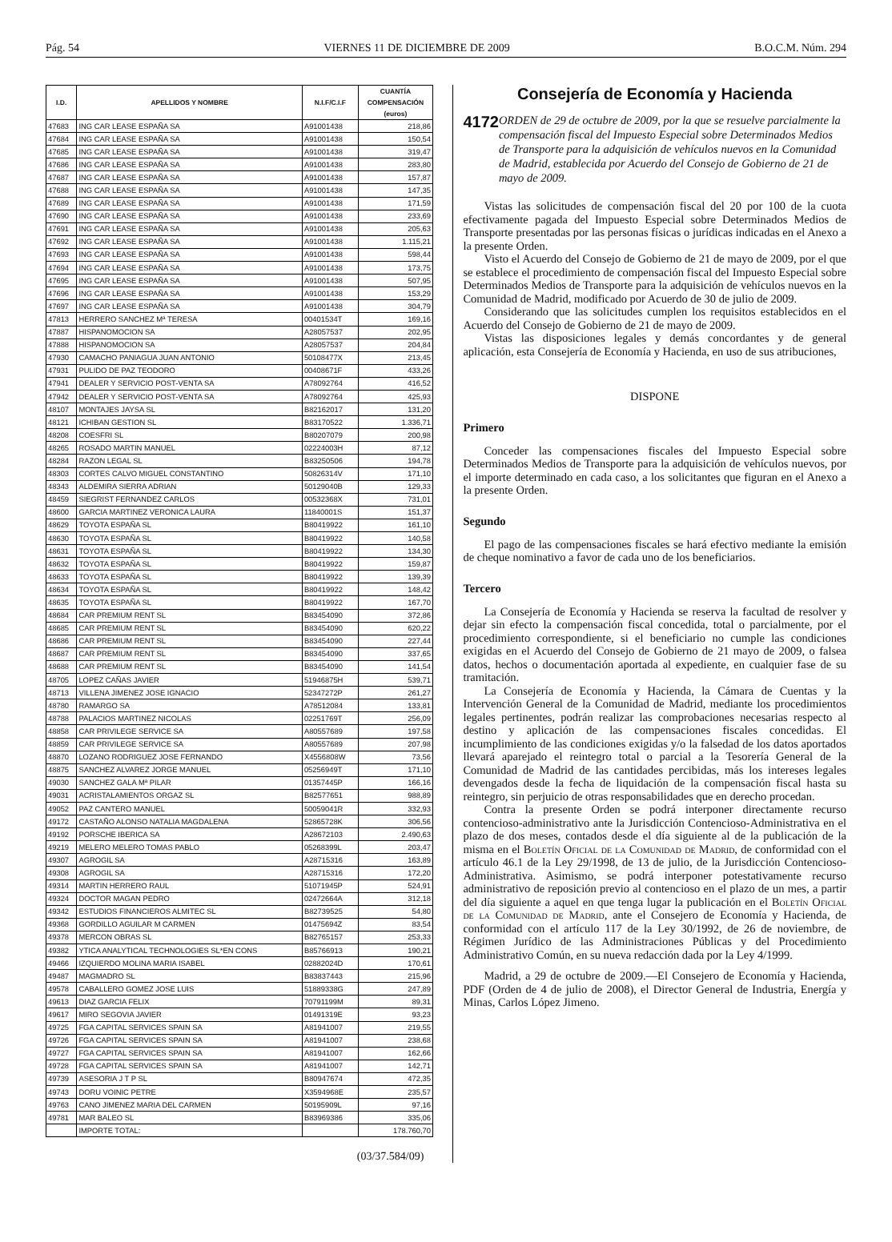Pág. 54 VIERNES 11 DE DICIEMBRE DE 2009 B.O.C.M. Núm. 294
| I.D. | APELLIDOS Y NOMBRE | N.I.F/C.I.F | CUANTÍA COMPENSACIÓN (euros) |
| --- | --- | --- | --- |
| 47683 | ING CAR LEASE ESPAÑA SA | A91001438 | 218,86 |
| 47684 | ING CAR LEASE ESPAÑA SA | A91001438 | 150,54 |
| 47685 | ING CAR LEASE ESPAÑA SA | A91001438 | 319,47 |
| 47686 | ING CAR LEASE ESPAÑA SA | A91001438 | 283,80 |
| 47687 | ING CAR LEASE ESPAÑA SA | A91001438 | 157,87 |
| 47688 | ING CAR LEASE ESPAÑA SA | A91001438 | 147,35 |
| 47689 | ING CAR LEASE ESPAÑA SA | A91001438 | 171,59 |
| 47690 | ING CAR LEASE ESPAÑA SA | A91001438 | 233,69 |
| 47691 | ING CAR LEASE ESPAÑA SA | A91001438 | 205,63 |
| 47692 | ING CAR LEASE ESPAÑA SA | A91001438 | 1.115,21 |
| 47693 | ING CAR LEASE ESPAÑA SA | A91001438 | 598,44 |
| 47694 | ING CAR LEASE ESPAÑA SA | A91001438 | 173,75 |
| 47695 | ING CAR LEASE ESPAÑA SA | A91001438 | 507,95 |
| 47696 | ING CAR LEASE ESPAÑA SA | A91001438 | 153,29 |
| 47697 | ING CAR LEASE ESPAÑA SA | A91001438 | 304,79 |
| 47813 | HERRERO SANCHEZ Mª TERESA | 00401534T | 169,16 |
| 47887 | HISPANOMOCION SA | A28057537 | 202,95 |
| 47888 | HISPANOMOCION SA | A28057537 | 204,84 |
| 47930 | CAMACHO PANIAGUA JUAN ANTONIO | 50108477X | 213,45 |
| 47931 | PULIDO DE PAZ TEODORO | 00408671F | 433,26 |
| 47941 | DEALER Y SERVICIO POST-VENTA SA | A78092764 | 416,52 |
| 47942 | DEALER Y SERVICIO POST-VENTA SA | A78092764 | 425,93 |
| 48107 | MONTAJES JAYSA SL | B82162017 | 131,20 |
| 48121 | ICHIBAN GESTION SL | B83170522 | 1.336,71 |
| 48208 | COESFRI SL | B80207079 | 200,98 |
| 48265 | ROSADO MARTIN MANUEL | 02224003H | 87,12 |
| 48284 | RAZON LEGAL SL | B83250506 | 194,78 |
| 48303 | CORTES CALVO MIGUEL CONSTANTINO | 50826314V | 171,10 |
| 48343 | ALDEMIRA SIERRA ADRIAN | 50129040B | 129,33 |
| 48459 | SIEGRIST FERNANDEZ CARLOS | 00532368X | 731,01 |
| 48600 | GARCIA MARTINEZ VERONICA LAURA | 11840001S | 151,37 |
| 48629 | TOYOTA ESPAÑA SL | B80419922 | 161,10 |
| 48630 | TOYOTA ESPAÑA SL | B80419922 | 140,58 |
| 48631 | TOYOTA ESPAÑA SL | B80419922 | 134,30 |
| 48632 | TOYOTA ESPAÑA SL | B80419922 | 159,87 |
| 48633 | TOYOTA ESPAÑA SL | B80419922 | 139,39 |
| 48634 | TOYOTA ESPAÑA SL | B80419922 | 148,42 |
| 48635 | TOYOTA ESPAÑA SL | B80419922 | 167,70 |
| 48684 | CAR PREMIUM RENT SL | B83454090 | 372,86 |
| 48685 | CAR PREMIUM RENT SL | B83454090 | 620,22 |
| 48686 | CAR PREMIUM RENT SL | B83454090 | 227,44 |
| 48687 | CAR PREMIUM RENT SL | B83454090 | 337,65 |
| 48688 | CAR PREMIUM RENT SL | B83454090 | 141,54 |
| 48705 | LOPEZ CAÑAS JAVIER | 51946875H | 539,71 |
| 48713 | VILLENA JIMENEZ JOSE IGNACIO | 52347272P | 261,27 |
| 48780 | RAMARGO SA | A78512084 | 133,81 |
| 48788 | PALACIOS MARTINEZ NICOLAS | 02251769T | 256,09 |
| 48858 | CAR PRIVILEGE SERVICE SA | A80557689 | 197,58 |
| 48859 | CAR PRIVILEGE SERVICE SA | A80557689 | 207,98 |
| 48870 | LOZANO RODRIGUEZ JOSE FERNANDO | X4556808W | 73,56 |
| 48875 | SANCHEZ ALVAREZ JORGE MANUEL | 05256949T | 171,10 |
| 49030 | SANCHEZ GALA Mª PILAR | 01357445P | 166,16 |
| 49031 | ACRISTALAMIENTOS ORGAZ SL | B82577651 | 988,89 |
| 49052 | PAZ CANTERO MANUEL | 50059041R | 332,93 |
| 49172 | CASTAÑO ALONSO NATALIA MAGDALENA | 52865728K | 306,56 |
| 49192 | PORSCHE IBERICA SA | A28672103 | 2.490,63 |
| 49219 | MELERO MELERO TOMAS PABLO | 05268399L | 203,47 |
| 49307 | AGROGIL SA | A28715316 | 163,89 |
| 49308 | AGROGIL SA | A28715316 | 172,20 |
| 49314 | MARTIN HERRERO RAUL | 51071945P | 524,91 |
| 49324 | DOCTOR MAGAN PEDRO | 02472664A | 312,18 |
| 49342 | ESTUDIOS FINANCIEROS ALMITEC SL | B82739525 | 54,80 |
| 49368 | GORDILLO AGUILAR M CARMEN | 01475694Z | 83,54 |
| 49378 | MERCON OBRAS SL | B82765157 | 253,33 |
| 49382 | YTICA ANALYTICAL TECHNOLOGIES SL*EN CONS | B85766913 | 190,21 |
| 49466 | IZQUIERDO MOLINA MARIA ISABEL | 02882024D | 170,61 |
| 49487 | MAGMADRO SL | B83837443 | 215,96 |
| 49578 | CABALLERO GOMEZ JOSE LUIS | 51889338G | 247,89 |
| 49613 | DIAZ GARCIA FELIX | 70791199M | 89,31 |
| 49617 | MIRO SEGOVIA JAVIER | 01491319E | 93,23 |
| 49725 | FGA CAPITAL SERVICES SPAIN SA | A81941007 | 219,55 |
| 49726 | FGA CAPITAL SERVICES SPAIN SA | A81941007 | 238,68 |
| 49727 | FGA CAPITAL SERVICES SPAIN SA | A81941007 | 162,66 |
| 49728 | FGA CAPITAL SERVICES SPAIN SA | A81941007 | 142,71 |
| 49739 | ASESORIA J T P SL | B80947674 | 472,35 |
| 49743 | DORU VOINIC PETRE | X3594968E | 235,57 |
| 49763 | CANO JIMENEZ MARIA DEL CARMEN | 50195909L | 97,16 |
| 49781 | MAR BALEO SL | B83969386 | 335,06 |
| | IMPORTE TOTAL: | | 178.760,70 |
(03/37.584/09)
Consejería de Economía y Hacienda
4172
ORDEN de 29 de octubre de 2009, por la que se resuelve parcialmente la compensación fiscal del Impuesto Especial sobre Determinados Medios de Transporte para la adquisición de vehículos nuevos en la Comunidad de Madrid, establecida por Acuerdo del Consejo de Gobierno de 21 de mayo de 2009.
Vistas las solicitudes de compensación fiscal del 20 por 100 de la cuota efectivamente pagada del Impuesto Especial sobre Determinados Medios de Transporte presentadas por las personas físicas o jurídicas indicadas en el Anexo a la presente Orden.
Visto el Acuerdo del Consejo de Gobierno de 21 de mayo de 2009, por el que se establece el procedimiento de compensación fiscal del Impuesto Especial sobre Determinados Medios de Transporte para la adquisición de vehículos nuevos en la Comunidad de Madrid, modificado por Acuerdo de 30 de julio de 2009.
Considerando que las solicitudes cumplen los requisitos establecidos en el Acuerdo del Consejo de Gobierno de 21 de mayo de 2009.
Vistas las disposiciones legales y demás concordantes y de general aplicación, esta Consejería de Economía y Hacienda, en uso de sus atribuciones,
DISPONE
Primero
Conceder las compensaciones fiscales del Impuesto Especial sobre Determinados Medios de Transporte para la adquisición de vehículos nuevos, por el importe determinado en cada caso, a los solicitantes que figuran en el Anexo a la presente Orden.
Segundo
El pago de las compensaciones fiscales se hará efectivo mediante la emisión de cheque nominativo a favor de cada uno de los beneficiarios.
Tercero
La Consejería de Economía y Hacienda se reserva la facultad de resolver y dejar sin efecto la compensación fiscal concedida, total o parcialmente, por el procedimiento correspondiente, si el beneficiario no cumple las condiciones exigidas en el Acuerdo del Consejo de Gobierno de 21 mayo de 2009, o falsea datos, hechos o documentación aportada al expediente, en cualquier fase de su tramitación.
La Consejería de Economía y Hacienda, la Cámara de Cuentas y la Intervención General de la Comunidad de Madrid, mediante los procedimientos legales pertinentes, podrán realizar las comprobaciones necesarias respecto al destino y aplicación de las compensaciones fiscales concedidas. El incumplimiento de las condiciones exigidas y/o la falsedad de los datos aportados llevará aparejado el reintegro total o parcial a la Tesorería General de la Comunidad de Madrid de las cantidades percibidas, más los intereses legales devengados desde la fecha de liquidación de la compensación fiscal hasta su reintegro, sin perjuicio de otras responsabilidades que en derecho procedan.
Contra la presente Orden se podrá interponer directamente recurso contencioso-administrativo ante la Jurisdicción Contencioso-Administrativa en el plazo de dos meses, contados desde el día siguiente al de la publicación de la misma en el Boletín Oficial de la Comunidad de Madrid, de conformidad con el artículo 46.1 de la Ley 29/1998, de 13 de julio, de la Jurisdicción Contencioso-Administrativa. Asimismo, se podrá interponer potestativamente recurso administrativo de reposición previo al contencioso en el plazo de un mes, a partir del día siguiente a aquel en que tenga lugar la publicación en el Boletín Oficial de la Comunidad de Madrid, ante el Consejero de Economía y Hacienda, de conformidad con el artículo 117 de la Ley 30/1992, de 26 de noviembre, de Régimen Jurídico de las Administraciones Públicas y del Procedimiento Administrativo Común, en su nueva redacción dada por la Ley 4/1999.
Madrid, a 29 de octubre de 2009.—El Consejero de Economía y Hacienda, PDF (Orden de 4 de julio de 2008), el Director General de Industria, Energía y Minas, Carlos López Jimeno.